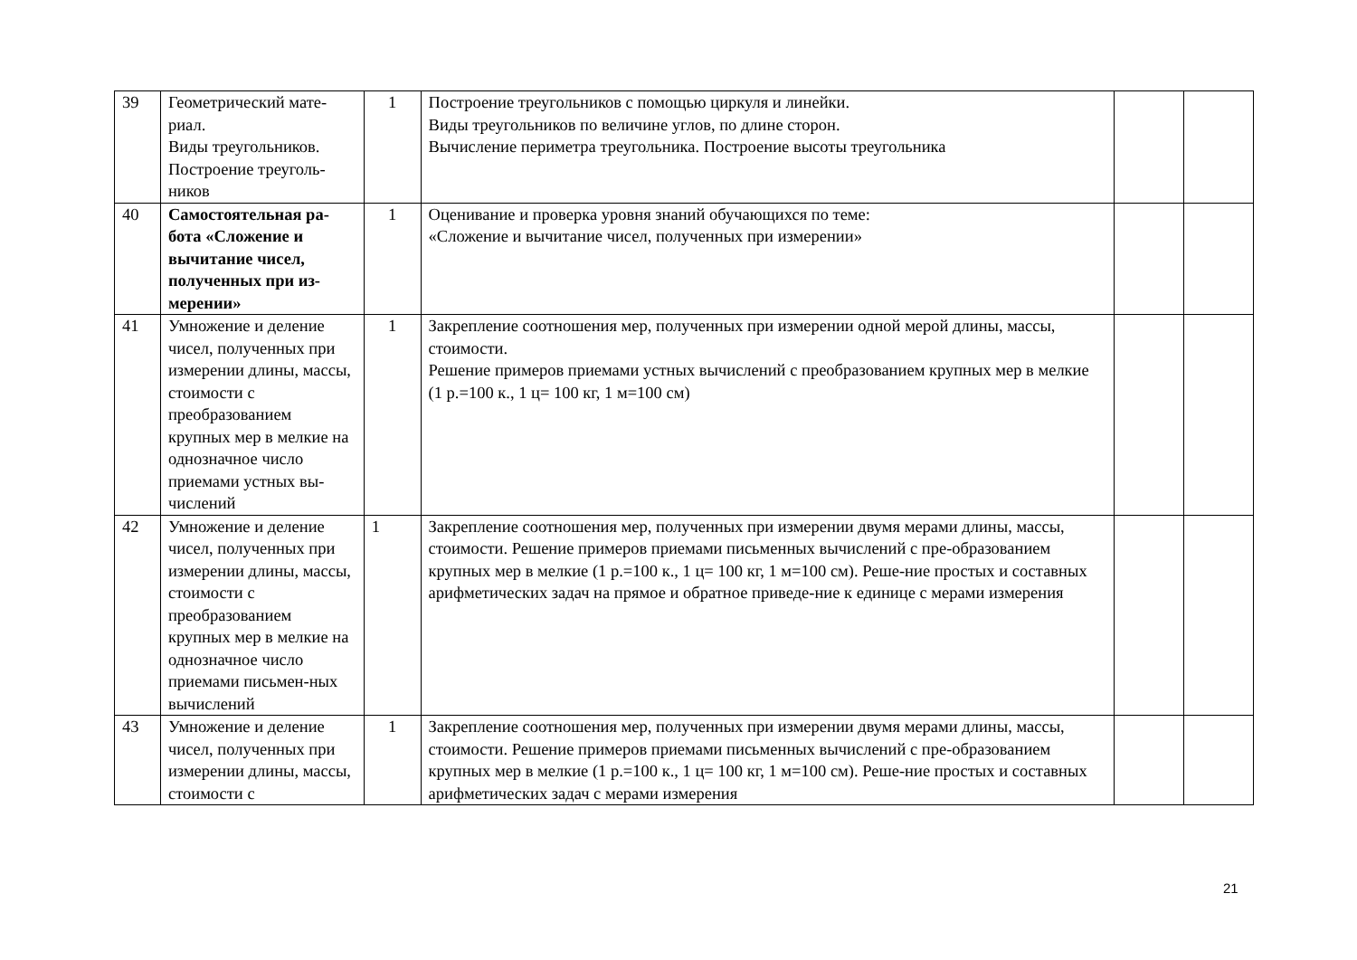| 39 | Геометрический мате-риал. Виды треугольников. Построение треуголь-ников | 1 | Построение треугольников с помощью циркуля и линейки. Виды треугольников по величине углов, по длине сторон. Вычисление периметра треугольника. Построение высоты треугольника | | |
| 40 | Самостоятельная ра-бота «Сложение и вычитание чисел, полученных при из-мерении» | 1 | Оценивание и проверка уровня знаний обучающихся по теме: «Сложение и вычитание чисел, полученных при измерении» | | |
| 41 | Умножение и деление чисел, полученных при измерении длины, массы, стоимости с преобразованием крупных мер в мелкие на однозначное число приемами устных вы-числений | 1 | Закрепление соотношения мер, полученных при измерении одной мерой длины, массы, стоимости. Решение примеров приемами устных вычислений с преобразованием крупных мер в мелкие (1 р.=100 к., 1 ц= 100 кг, 1 м=100 см) | | |
| 42 | Умножение и деление чисел, полученных при измерении длины, массы, стоимости с преобразованием крупных мер в мелкие на однозначное число приемами письмен-ных вычислений | 1 | Закрепление соотношения мер, полученных при измерении двумя мерами длины, массы, стоимости. Решение примеров приемами письменных вычислений с пре-образованием крупных мер в мелкие (1 р.=100 к., 1 ц= 100 кг, 1 м=100 см). Реше-ние простых и составных арифметических задач на прямое и обратное приведе-ние к единице с мерами измерения | | |
| 43 | Умножение и деление чисел, полученных при измерении длины, массы, стоимости с | 1 | Закрепление соотношения мер, полученных при измерении двумя мерами длины, массы, стоимости. Решение примеров приемами письменных вычислений с пре-образованием крупных мер в мелкие (1 р.=100 к., 1 ц= 100 кг, 1 м=100 см). Реше-ние простых и составных арифметических задач с мерами измерения | | |
21